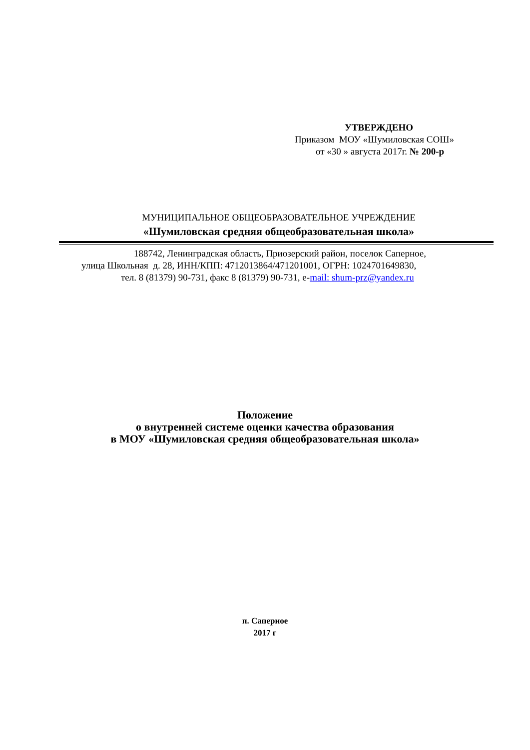УТВЕРЖДЕНО
Приказом МОУ «Шумиловская СОШ»
от «30 » августа 2017г. № 200-р
МУНИЦИПАЛЬНОЕ ОБЩЕОБРАЗОВАТЕЛЬНОЕ УЧРЕЖДЕНИЕ
«Шумиловская средняя общеобразовательная школа»
188742, Ленинградская область, Приозерский район, поселок Саперное,
улица Школьная д. 28, ИНН/КПП: 4712013864/471201001, ОГРН: 1024701649830,
тел. 8 (81379) 90-731, факс 8 (81379) 90-731, e-mail: shum-prz@yandex.ru
Положение
о внутренней системе оценки качества образования
в МОУ «Шумиловская средняя общеобразовательная школа»
п. Саперное
2017 г